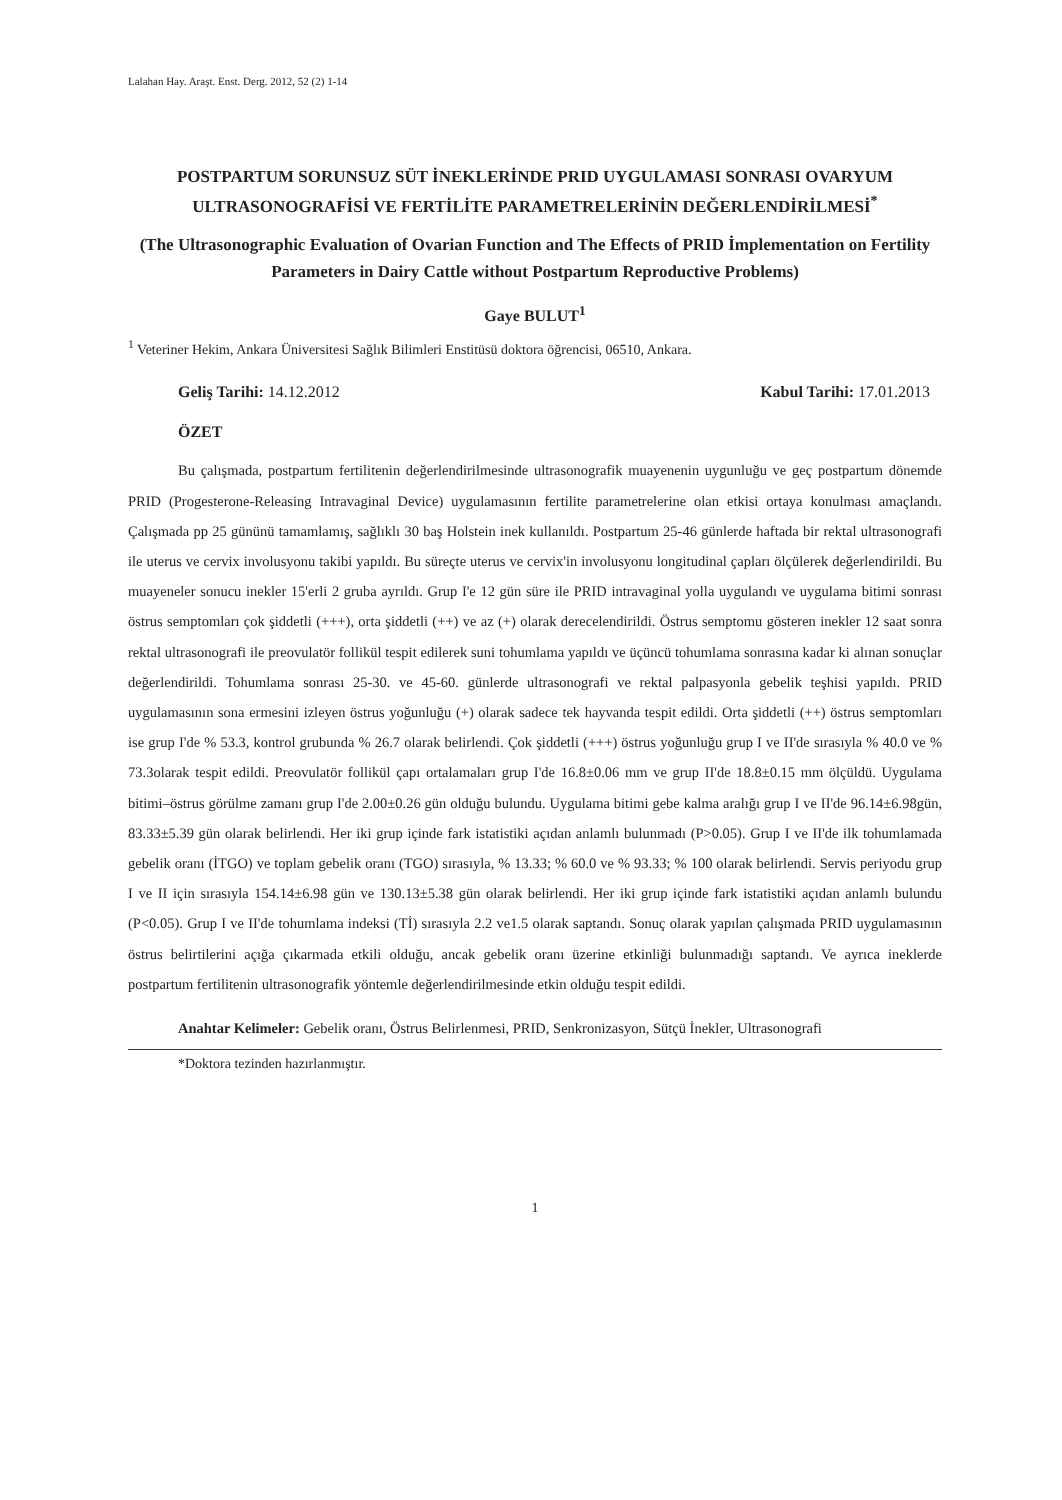Lalahan Hay. Araşt. Enst. Derg. 2012, 52 (2) 1-14
POSTPARTUM SORUNSUZ SÜT İNEKLERİNDE PRID UYGULAMASI SONRASI OVARYUM ULTRASONOGRAFİSİ VE FERTİLİTE PARAMETRELERİNİN DEĞERLENDİRİLMESİ<sup>*</sup>
(The Ultrasonographic Evaluation of Ovarian Function and The Effects of PRID İmplementation on Fertility Parameters in Dairy Cattle without Postpartum Reproductive Problems)
Gaye BULUT<sup>1</sup>
<sup>1</sup> Veteriner Hekim, Ankara Üniversitesi Sağlık Bilimleri Enstitüsü doktora öğrencisi, 06510, Ankara.
Geliş Tarihi: 14.12.2012 Kabul Tarihi: 17.01.2013
ÖZET
Bu çalışmada, postpartum fertilitenin değerlendirilmesinde ultrasonografik muayenenin uygunluğu ve geç postpartum dönemde PRID (Progesterone-Releasing Intravaginal Device) uygulamasının fertilite parametrelerine olan etkisi ortaya konulması amaçlandı. Çalışmada pp 25 gününü tamamlamış, sağlıklı 30 baş Holstein inek kullanıldı. Postpartum 25-46 günlerde haftada bir rektal ultrasonografi ile uterus ve cervix involusyonu takibi yapıldı. Bu süreçte uterus ve cervix'in involusyonu longitudinal çapları ölçülerek değerlendirildi. Bu muayeneler sonucu inekler 15'erli 2 gruba ayrıldı. Grup I'e 12 gün süre ile PRID intravaginal yolla uygulandı ve uygulama bitimi sonrası östrus semptomları çok şiddetli (+++), orta şiddetli (++) ve az (+) olarak derecelendirildi. Östrus semptomu gösteren inekler 12 saat sonra rektal ultrasonografi ile preovulatör follikül tespit edilerek suni tohumlama yapıldı ve üçüncü tohumlama sonrasına kadar ki alınan sonuçlar değerlendirildi. Tohumlama sonrası 25-30. ve 45-60. günlerde ultrasonografi ve rektal palpasyonla gebelik teşhisi yapıldı. PRID uygulamasının sona ermesini izleyen östrus yoğunluğu (+) olarak sadece tek hayvanda tespit edildi. Orta şiddetli (++) östrus semptomları ise grup I'de % 53.3, kontrol grubunda % 26.7 olarak belirlendi. Çok şiddetli (+++) östrus yoğunluğu grup I ve II'de sırasıyla % 40.0 ve % 73.3olarak tespit edildi. Preovulatör follikül çapı ortalamaları grup I'de 16.8±0.06 mm ve grup II'de 18.8±0.15 mm ölçüldü. Uygulama bitimi–östrus görülme zamanı grup I'de 2.00±0.26 gün olduğu bulundu. Uygulama bitimi gebe kalma aralığı grup I ve II'de 96.14±6.98gün, 83.33±5.39 gün olarak belirlendi. Her iki grup içinde fark istatistiki açıdan anlamlı bulunmadı (P>0.05). Grup I ve II'de ilk tohumlamada gebelik oranı (İTGO) ve toplam gebelik oranı (TGO) sırasıyla, % 13.33; % 60.0 ve % 93.33; % 100 olarak belirlendi. Servis periyodu grup I ve II için sırasıyla 154.14±6.98 gün ve 130.13±5.38 gün olarak belirlendi. Her iki grup içinde fark istatistiki açıdan anlamlı bulundu (P<0.05). Grup I ve II'de tohumlama indeksi (Tİ) sırasıyla 2.2 ve1.5 olarak saptandı. Sonuç olarak yapılan çalışmada PRID uygulamasının östrus belirtilerini açığa çıkarmada etkili olduğu, ancak gebelik oranı üzerine etkinliği bulunmadığı saptandı. Ve ayrıca ineklerde postpartum fertilitenin ultrasonografik yöntemle değerlendirilmesinde etkin olduğu tespit edildi.
Anahtar Kelimeler: Gebelik oranı, Östrus Belirlenmesi, PRID, Senkronizasyon, Sütçü İnekler, Ultrasonografi
*Doktora tezinden hazırlanmıştır.
1